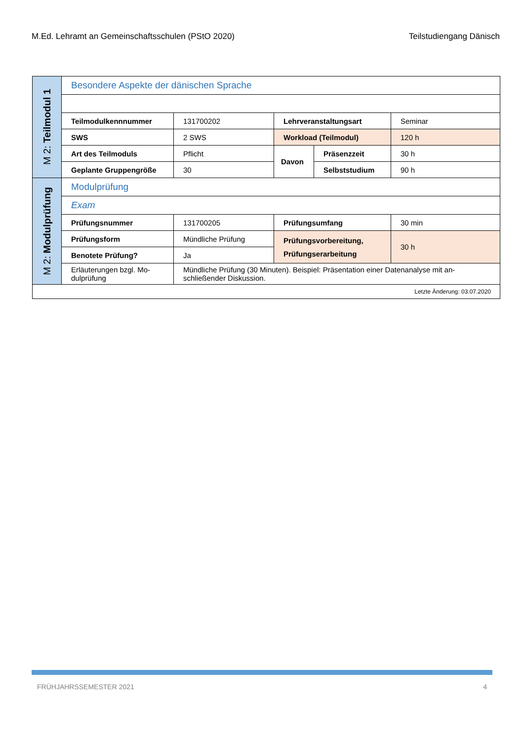M.Ed. Lehramt an Gemeinschaftsschulen (PStO 2020) Teilstudiengang Dänisch
| M 2: Teilmodul 1 | Besondere Aspekte der dänischen Sprache | | | | |
| | Teilmodulkennnummer | 131700202 | Lehrveranstaltungsart | | Seminar |
| | SWS | 2 SWS | Workload (Teilmodul) | | 120 h |
| | Art des Teilmoduls | Pflicht | Davon | Präsenzzeit | 30 h |
| | Geplante Gruppengröße | 30 | | Selbststudium | 90 h |
| M 2: Modulprüfung | Modulprüfung | | | | |
| | Exam | | | | |
| | Prüfungsnummer | 131700205 | Prüfungsumfang | | 30 min |
| | Prüfungsform | Mündliche Prüfung | Prüfungsvorbereitung, Prüfungserarbeitung | | 30 h |
| | Benotete Prüfung? | Ja | | | |
| | Erläuterungen bzgl. Mo-dulprüfung | Mündliche Prüfung (30 Minuten). Beispiel: Präsentation einer Datenanalyse mit an-schließender Diskussion. | | | |
| Letzte Änderung: 03.07.2020 | | | | | |
FRÜHJAHRSSEMESTER 2021 4